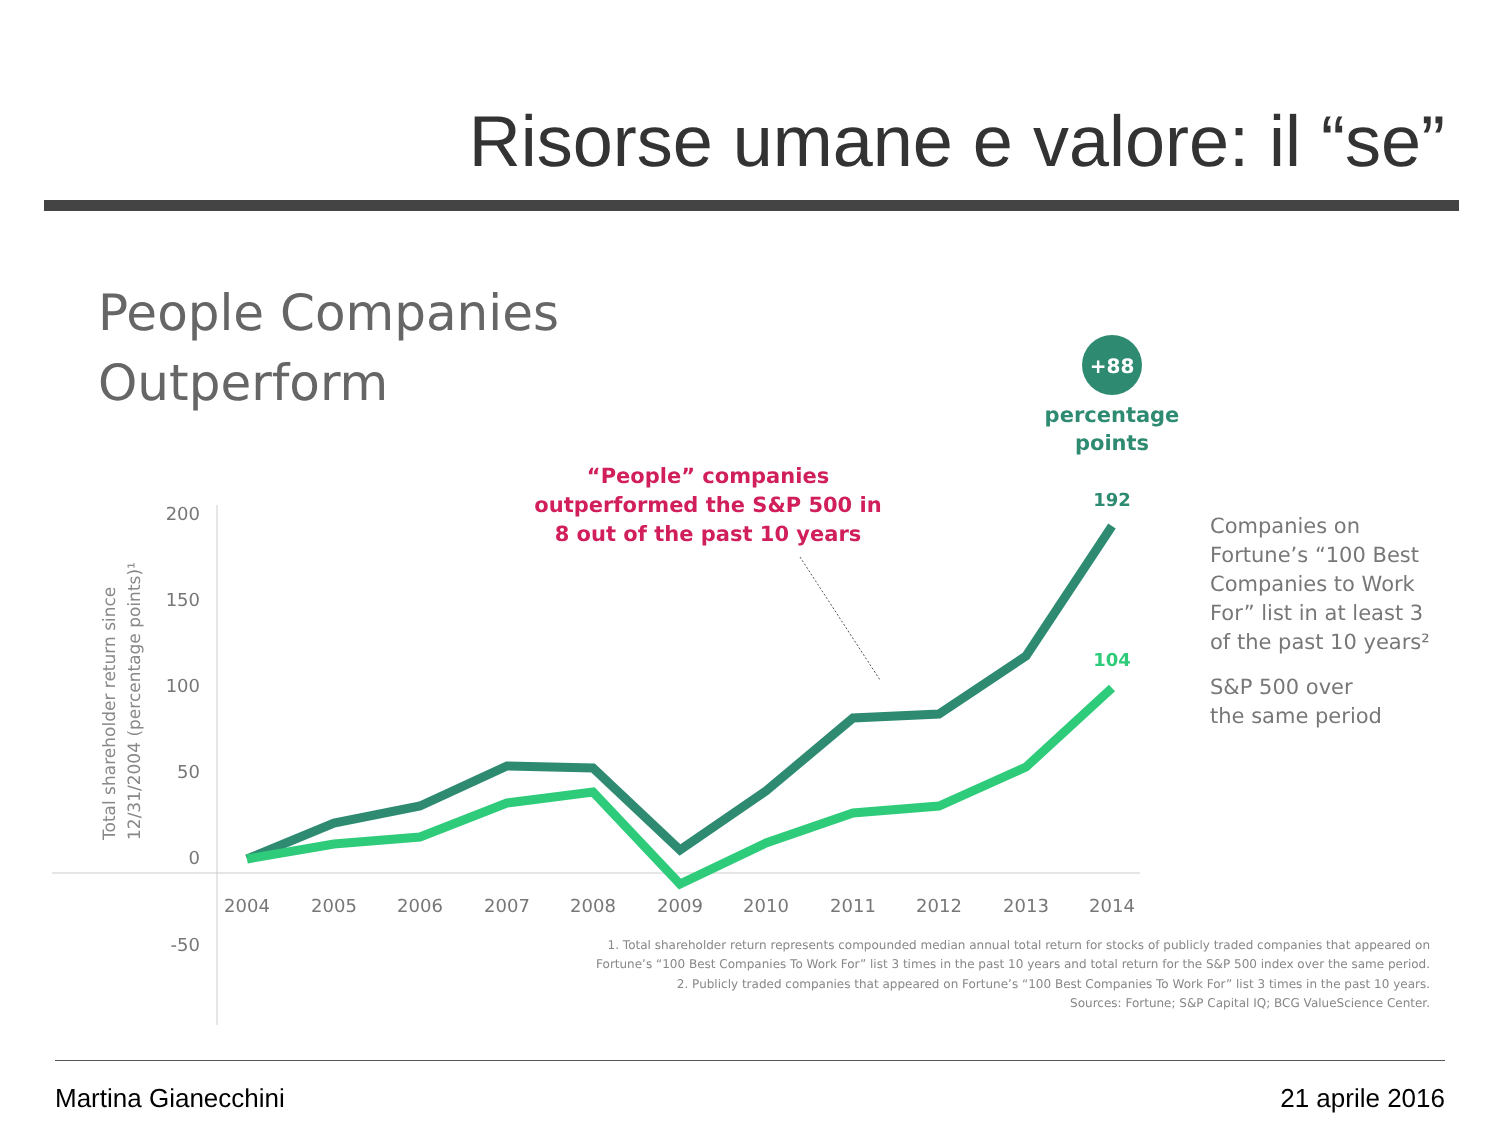Risorse umane e valore: il “se”
People Companies
Outperform
+88
percentage
points
“People” companies
outperformed the S&P 500 in
8 out of the past 10 years
200
150
100
50
0
-50
Total shareholder return since
12/31/2004 (percentage points)¹
2004
2005
2006
2007
2008
2009
2010
2011
2012
2013
2014
192
104
Companies on
Fortune’s “100 Best
Companies to Work
For” list in at least 3
of the past 10 years²
S&P 500 over
the same period
1. Total shareholder return represents compounded median annual total return for stocks of publicly traded companies that appeared on
Fortune’s “100 Best Companies To Work For” list 3 times in the past 10 years and total return for the S&P 500 index over the same period.
2. Publicly traded companies that appeared on Fortune’s “100 Best Companies To Work For” list 3 times in the past 10 years.
Sources: Fortune; S&P Capital IQ; BCG ValueScience Center.
Martina Gianecchini 21 aprile 2016